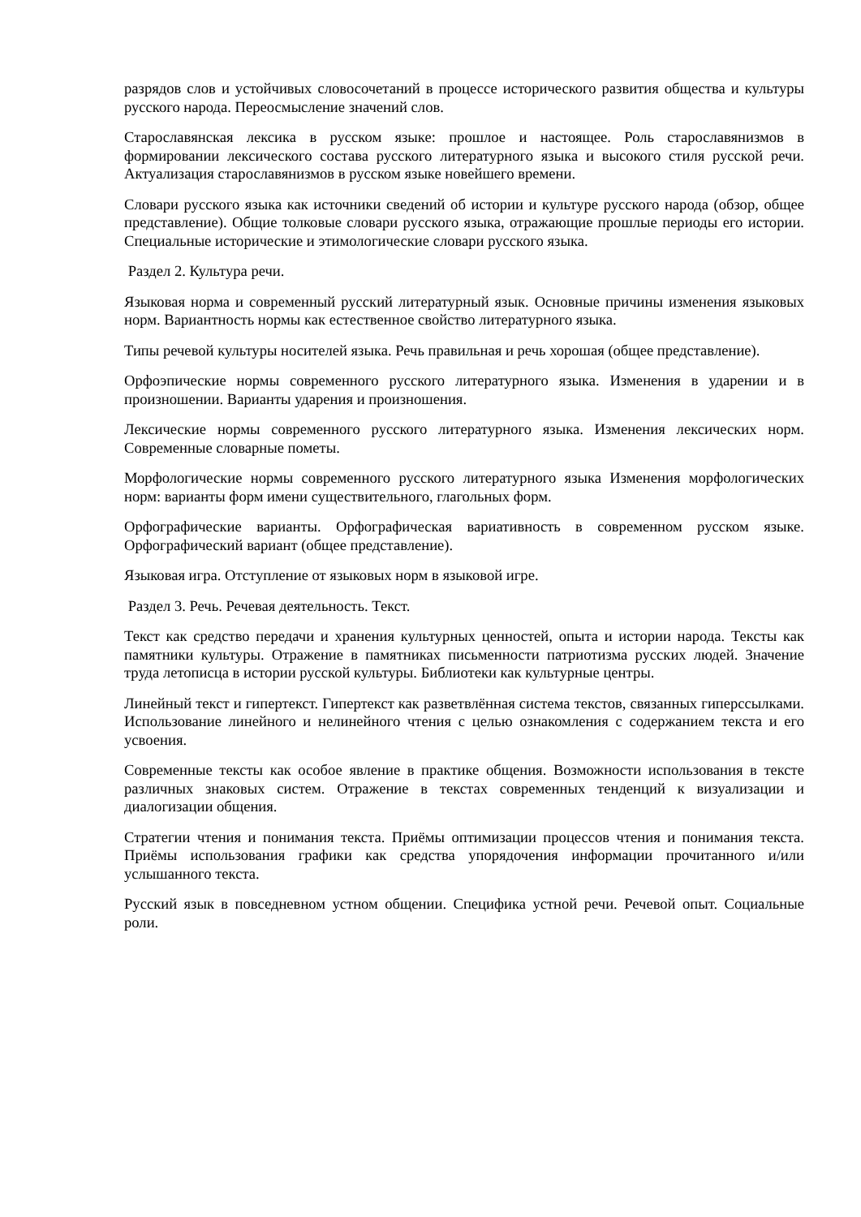разрядов слов и устойчивых словосочетаний в процессе исторического развития общества и культуры русского народа. Переосмысление значений слов.
Старославянская лексика в русском языке: прошлое и настоящее. Роль старославянизмов в формировании лексического состава русского литературного языка и высокого стиля русской речи. Актуализация старославянизмов в русском языке новейшего времени.
Словари русского языка как источники сведений об истории и культуре русского народа (обзор, общее представление). Общие толковые словари русского языка, отражающие прошлые периоды его истории. Специальные исторические и этимологические словари русского языка.
Раздел 2. Культура речи.
Языковая норма и современный русский литературный язык. Основные причины изменения языковых норм. Вариантность нормы как естественное свойство литературного языка.
Типы речевой культуры носителей языка. Речь правильная и речь хорошая (общее представление).
Орфоэпические нормы современного русского литературного языка. Изменения в ударении и в произношении. Варианты ударения и произношения.
Лексические нормы современного русского литературного языка. Изменения лексических норм. Современные словарные пометы.
Морфологические нормы современного русского литературного языка Изменения морфологических норм: варианты форм имени существительного, глагольных форм.
Орфографические варианты. Орфографическая вариативность в современном русском языке. Орфографический вариант (общее представление).
Языковая игра. Отступление от языковых норм в языковой игре.
Раздел 3. Речь. Речевая деятельность. Текст.
Текст как средство передачи и хранения культурных ценностей, опыта и истории народа. Тексты как памятники культуры. Отражение в памятниках письменности патриотизма русских людей. Значение труда летописца в истории русской культуры. Библиотеки как культурные центры.
Линейный текст и гипертекст. Гипертекст как разветвлённая система текстов, связанных гиперссылками. Использование линейного и нелинейного чтения с целью ознакомления с содержанием текста и его усвоения.
Современные тексты как особое явление в практике общения. Возможности использования в тексте различных знаковых систем. Отражение в текстах современных тенденций к визуализации и диалогизации общения.
Стратегии чтения и понимания текста. Приёмы оптимизации процессов чтения и понимания текста. Приёмы использования графики как средства упорядочения информации прочитанного и/или услышанного текста.
Русский язык в повседневном устном общении. Специфика устной речи. Речевой опыт. Социальные роли.